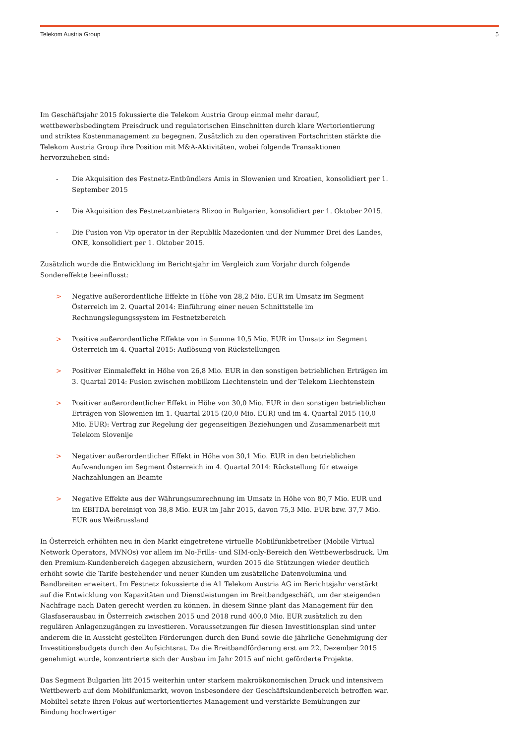Telekom Austria Group 5
Im Geschäftsjahr 2015 fokussierte die Telekom Austria Group einmal mehr darauf, wettbewerbsbedingtem Preisdruck und regulatorischen Einschnitten durch klare Wertorientierung und striktes Kostenmanagement zu begegnen. Zusätzlich zu den operativen Fortschritten stärkte die Telekom Austria Group ihre Position mit M&A-Aktivitäten, wobei folgende Transaktionen hervorzuheben sind:
- Die Akquisition des Festnetz-Entbündlers Amis in Slowenien und Kroatien, konsolidiert per 1. September 2015
- Die Akquisition des Festnetzanbieters Blizoo in Bulgarien, konsolidiert per 1. Oktober 2015.
- Die Fusion von Vip operator in der Republik Mazedonien und der Nummer Drei des Landes, ONE, konsolidiert per 1. Oktober 2015.
Zusätzlich wurde die Entwicklung im Berichtsjahr im Vergleich zum Vorjahr durch folgende Sondereffekte beeinflusst:
> Negative außerordentliche Effekte in Höhe von 28,2 Mio. EUR im Umsatz im Segment Österreich im 2. Quartal 2014: Einführung einer neuen Schnittstelle im Rechnungslegungssystem im Festnetzbereich
> Positive außerordentliche Effekte von in Summe 10,5 Mio. EUR im Umsatz im Segment Österreich im 4. Quartal 2015: Auflösung von Rückstellungen
> Positiver Einmaleffekt in Höhe von 26,8 Mio. EUR in den sonstigen betrieblichen Erträgen im 3. Quartal 2014: Fusion zwischen mobilkom Liechtenstein und der Telekom Liechtenstein
> Positiver außerordentlicher Effekt in Höhe von 30,0 Mio. EUR in den sonstigen betrieblichen Erträgen von Slowenien im 1. Quartal 2015 (20,0 Mio. EUR) und im 4. Quartal 2015 (10,0 Mio. EUR): Vertrag zur Regelung der gegenseitigen Beziehungen und Zusammenarbeit mit Telekom Slovenije
> Negativer außerordentlicher Effekt in Höhe von 30,1 Mio. EUR in den betrieblichen Aufwendungen im Segment Österreich im 4. Quartal 2014: Rückstellung für etwaige Nachzahlungen an Beamte
> Negative Effekte aus der Währungsumrechnung im Umsatz in Höhe von 80,7 Mio. EUR und im EBITDA bereinigt von 38,8 Mio. EUR im Jahr 2015, davon 75,3 Mio. EUR bzw. 37,7 Mio. EUR aus Weißrussland
In Österreich erhöhten neu in den Markt eingetretene virtuelle Mobilfunkbetreiber (Mobile Virtual Network Operators, MVNOs) vor allem im No-Frills- und SIM-only-Bereich den Wettbewerbsdruck. Um den Premium-Kundenbereich dagegen abzusichern, wurden 2015 die Stützungen wieder deutlich erhöht sowie die Tarife bestehender und neuer Kunden um zusätzliche Datenvolumina und Bandbreiten erweitert. Im Festnetz fokussierte die A1 Telekom Austria AG im Berichtsjahr verstärkt auf die Entwicklung von Kapazitäten und Dienstleistungen im Breitbandgeschäft, um der steigenden Nachfrage nach Daten gerecht werden zu können. In diesem Sinne plant das Management für den Glasfaserausbau in Österreich zwischen 2015 und 2018 rund 400,0 Mio. EUR zusätzlich zu den regulären Anlagenzugängen zu investieren. Voraussetzungen für diesen Investitionsplan sind unter anderem die in Aussicht gestellten Förderungen durch den Bund sowie die jährliche Genehmigung der Investitionsbudgets durch den Aufsichtsrat. Da die Breitbandförderung erst am 22. Dezember 2015 genehmigt wurde, konzentrierte sich der Ausbau im Jahr 2015 auf nicht geförderte Projekte.
Das Segment Bulgarien litt 2015 weiterhin unter starkem makroökonomischen Druck und intensivem Wettbewerb auf dem Mobilfunkmarkt, wovon insbesondere der Geschäftskundenbereich betroffen war. Mobiltel setzte ihren Fokus auf wertorientiertes Management und verstärkte Bemühungen zur Bindung hochwertiger